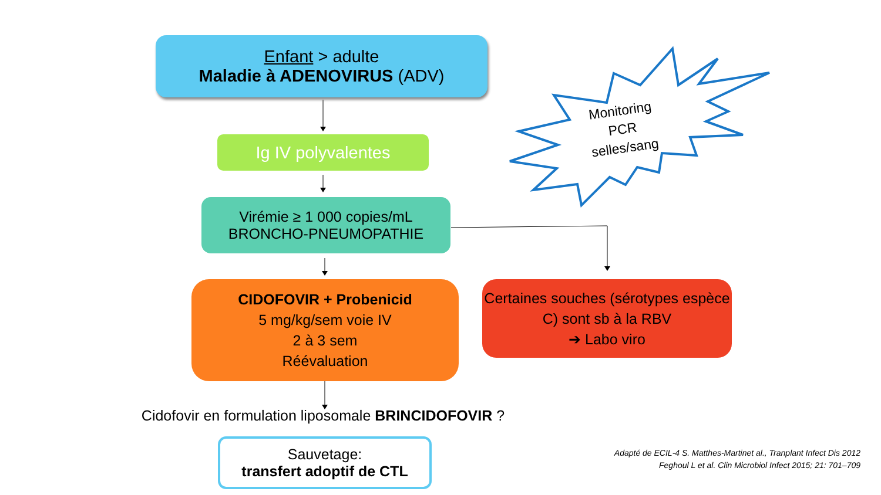Enfant > adulte
Maladie à ADENOVIRUS (ADV)
Ig IV polyvalentes
Virémie ≥ 1 000 copies/mL
BRONCHO-PNEUMOPATHIE
CIDOFOVIR + Probenicid
5 mg/kg/sem voie IV
2 à 3 sem
Réévaluation
Certaines souches (sérotypes espèce C) sont sb à la RBV
➔ Labo viro
Monitoring
PCR
selles/sang
Cidofovir en formulation liposomale BRINCIDOFOVIR ?
Sauvetage:
transfert adoptif de CTL
Adapté de ECIL-4 S. Matthes-Martinet al., Tranplant Infect Dis 2012
Feghoul L et al. Clin Microbiol Infect 2015; 21: 701–709